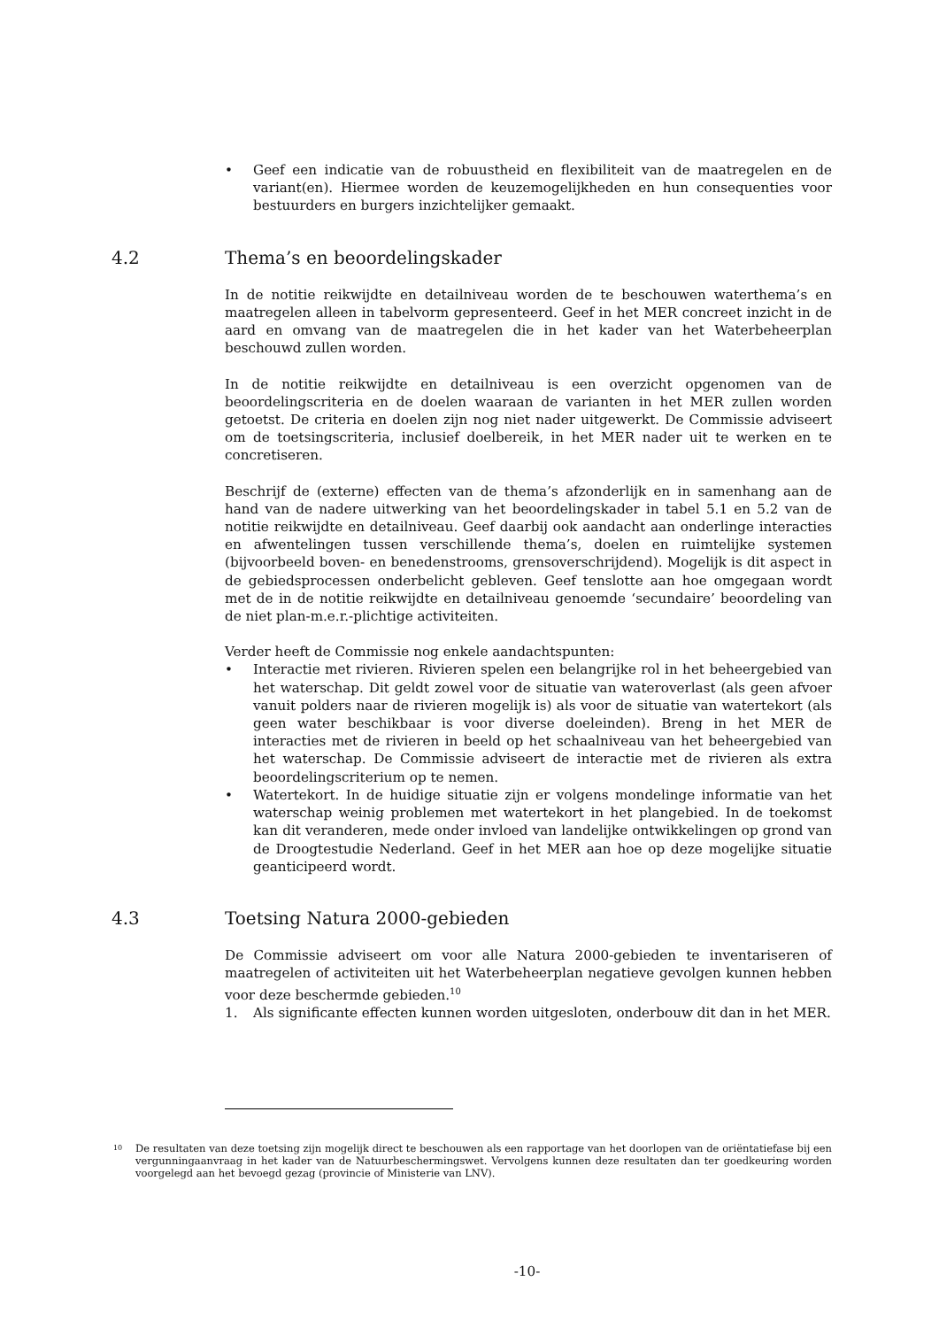• Geef een indicatie van de robuustheid en flexibiliteit van de maatregelen en de variant(en). Hiermee worden de keuzemogelijkheden en hun consequenties voor bestuurders en burgers inzichtelijker gemaakt.
4.2 Thema’s en beoordelingskader
In de notitie reikwijdte en detailniveau worden de te beschouwen waterthema’s en maatregelen alleen in tabelvorm gepresenteerd. Geef in het MER concreet inzicht in de aard en omvang van de maatregelen die in het kader van het Waterbeheerplan beschouwd zullen worden.
In de notitie reikwijdte en detailniveau is een overzicht opgenomen van de beoordelingscriteria en de doelen waaraan de varianten in het MER zullen worden getoetst. De criteria en doelen zijn nog niet nader uitgewerkt. De Commissie adviseert om de toetsingscriteria, inclusief doelbereik, in het MER nader uit te werken en te concretiseren.
Beschrijf de (externe) effecten van de thema’s afzonderlijk en in samenhang aan de hand van de nadere uitwerking van het beoordelingskader in tabel 5.1 en 5.2 van de notitie reikwijdte en detailniveau. Geef daarbij ook aandacht aan onderlinge interacties en afwentelingen tussen verschillende thema’s, doelen en ruimtelijke systemen (bijvoorbeeld boven- en benedenstrooms, grensoverschrijdend). Mogelijk is dit aspect in de gebiedsprocessen onderbelicht gebleven. Geef tenslotte aan hoe omgegaan wordt met de in de notitie reikwijdte en detailniveau genoemde ‘secundaire’ beoordeling van de niet plan-m.e.r.-plichtige activiteiten.
Verder heeft de Commissie nog enkele aandachtspunten:
• Interactie met rivieren. Rivieren spelen een belangrijke rol in het beheergebied van het waterschap. Dit geldt zowel voor de situatie van wateroverlast (als geen afvoer vanuit polders naar de rivieren mogelijk is) als voor de situatie van watertekort (als geen water beschikbaar is voor diverse doeleinden). Breng in het MER de interacties met de rivieren in beeld op het schaalniveau van het beheergebied van het waterschap. De Commissie adviseert de interactie met de rivieren als extra beoordelingscriterium op te nemen.
• Watertekort. In de huidige situatie zijn er volgens mondelinge informatie van het waterschap weinig problemen met watertekort in het plangebied. In de toekomst kan dit veranderen, mede onder invloed van landelijke ontwikkelingen op grond van de Droogtestudie Nederland. Geef in het MER aan hoe op deze mogelijke situatie geanticipeerd wordt.
4.3 Toetsing Natura 2000-gebieden
De Commissie adviseert om voor alle Natura 2000-gebieden te inventariseren of maatregelen of activiteiten uit het Waterbeheerplan negatieve gevolgen kunnen hebben voor deze beschermde gebieden.<sup>10</sup>
1. Als significante effecten kunnen worden uitgesloten, onderbouw dit dan in het MER.
<sup>10</sup> De resultaten van deze toetsing zijn mogelijk direct te beschouwen als een rapportage van het doorlopen van de oriëntatiefase bij een vergunningaanvraag in het kader van de Natuurbeschermingswet. Vervolgens kunnen deze resultaten dan ter goedkeuring worden voorgelegd aan het bevoegd gezag (provincie of Ministerie van LNV).
-10-